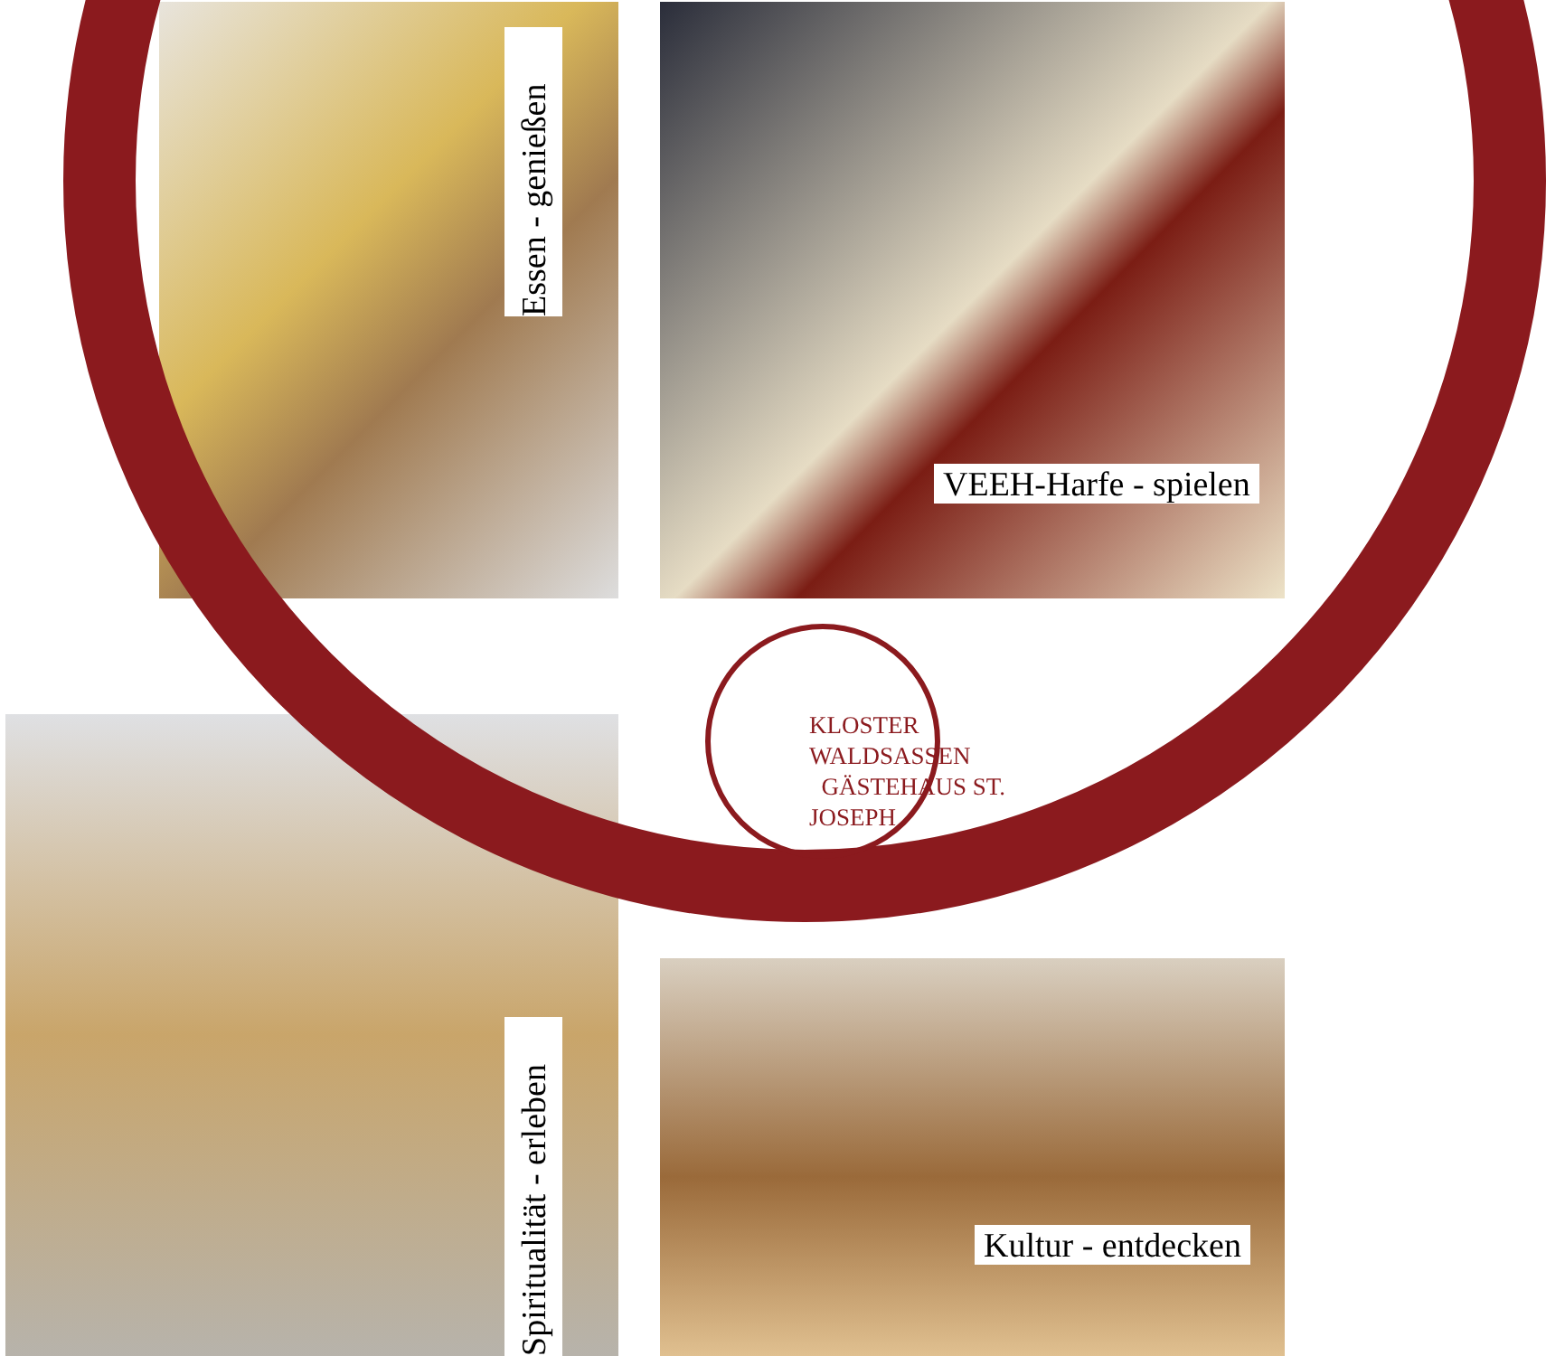Essen - genießen
VEEH-Harfe - spielen
KLOSTER WALDSASSEN
GÄSTEHAUS ST. JOSEPH
Spiritualität - erleben
Kultur - entdecken